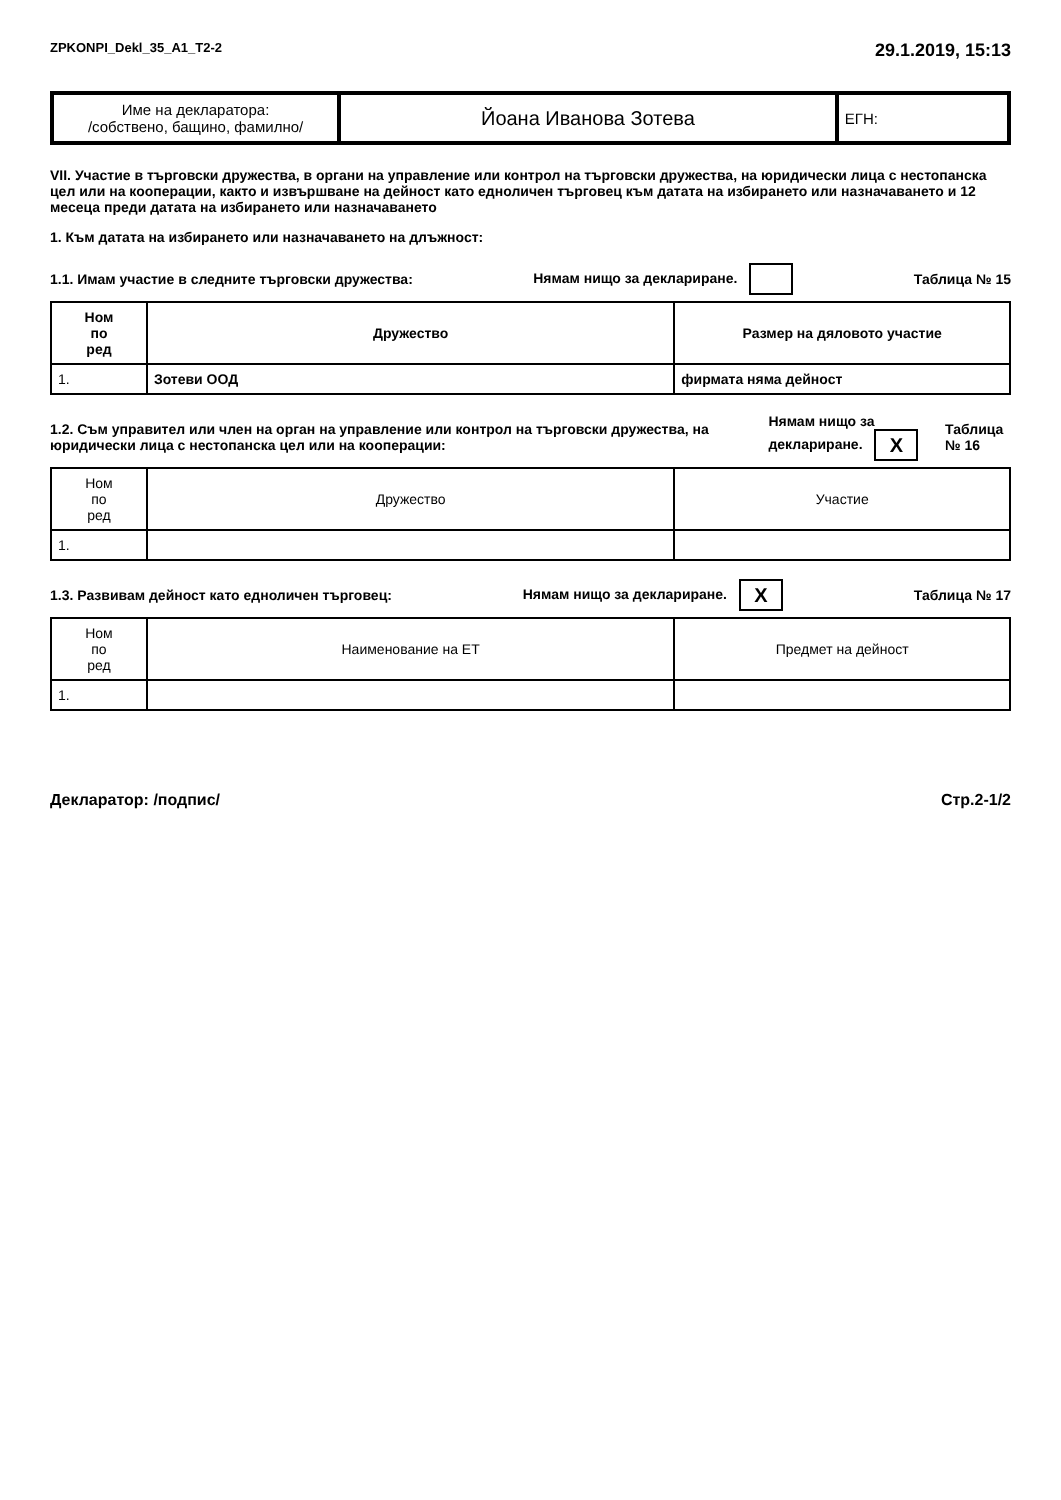ZPKONPI_Dekl_35_A1_T2-2 29.1.2019, 15:13
| Име на декларатора: /собствено, бащино, фамилно/ | Йоана Иванова Зотева | ЕГН: |
VII. Участие в търговски дружества, в органи на управление или контрол на търговски дружества, на юридически лица с нестопанска цел или на кооперации, както и извършване на дейност като едноличен търговец към датата на избирането или назначаването и 12 месеца преди датата на избирането или назначаването
1. Към датата на избирането или назначаването на длъжност:
1.1. Имам участие в следните търговски дружества: Нямам нищо за деклариране. Таблица № 15
| Ном по ред | Дружество | Размер на дяловото участие |
| --- | --- | --- |
| 1. | Зотеви ООД | фирмата няма дейност |
1.2. Съм управител или член на орган на управление или контрол на търговски дружества, на юридически лица с нестопанска цел или на кооперации: Нямам нищо за деклариране. X Таблица № 16
| Ном по ред | Дружество | Участие |
| --- | --- | --- |
| 1. | | |
1.3. Развивам дейност като едноличен търговец: Нямам нищо за деклариране. X Таблица № 17
| Ном по ред | Наименование на ЕТ | Предмет на дейност |
| --- | --- | --- |
| 1. | | |
Декларатор: /подпис/ Стр.2-1/2